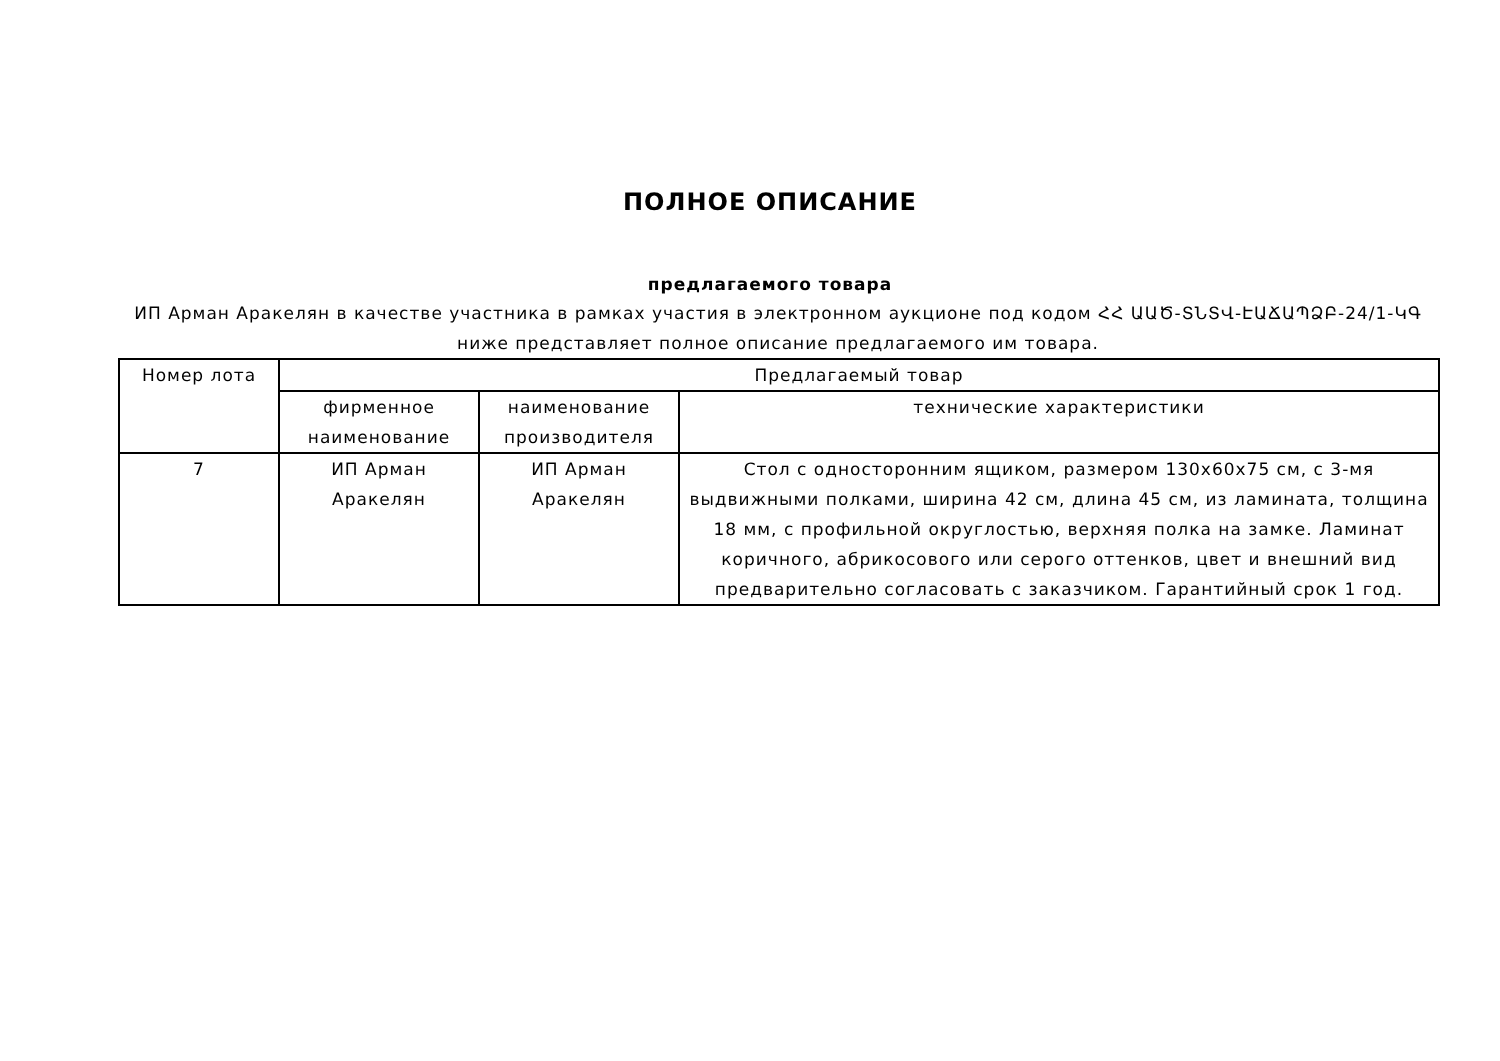ПОЛНОЕ ОПИСАНИЕ
предлагаемого товара
ИП Арман Аракелян в качестве участника в рамках участия в электронном аукционе под кодом ՀՀ ԱԱԾ-ՏՆՏՎ-ԷԱՃԱՊՁԲ-24/1-ԿԳ ниже представляет полное описание предлагаемого им товара.
| Номер лота | Предлагаемый товар | | |
| --- | --- | --- | --- |
| | фирменное наименование | наименование производителя | технические характеристики |
| 7 | ИП Арман Аракелян | ИП Арман Аракелян | Стол с односторонним ящиком, размером 130x60x75 см, с 3-мя выдвижными полками, ширина 42 см, длина 45 см, из ламината, толщина 18 мм, с профильной округлостью, верхняя полка на замке. Ламинат коричного, абрикосового или серого оттенков, цвет и внешний вид предварительно согласовать с заказчиком. Гарантийный срок 1 год. |